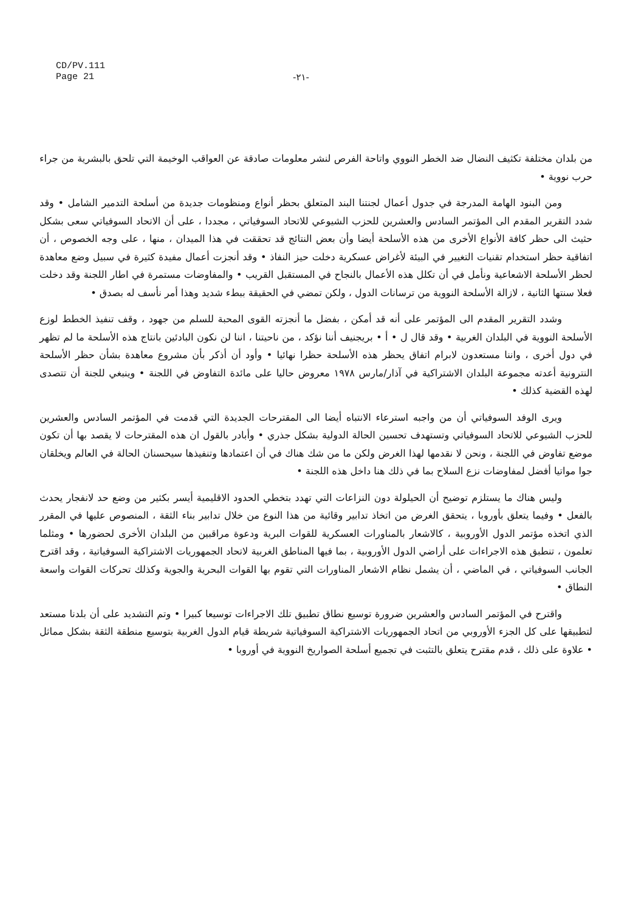CD/PV.111
Page 21
-٢١-
من بلدان مختلفة تكثيف النضال ضد الخطر النووي واتاحة الفرص لنشر معلومات صادقة عن العواقب الوخيمة التي تلحق بالبشرية من جراء حرب نووية •
ومن البنود الهامة المدرجة في جدول أعمال لجنتنا البند المتعلق بحظر أنواع ومنظومات جديدة من أسلحة التدمير الشامل • وقد شدد التقرير المقدم الى المؤتمر السادس والعشرين للحزب الشيوعي للاتحاد السوفياتي ، مجددا ، على أن الاتحاد السوفياتي سعى بشكل حثيث الى حظر كافة الأنواع الأخرى من هذه الأسلحة أيضا وأن بعض النتائج قد تحققت في هذا الميدان ، منها ، على وجه الخصوص ، أن اتفاقية حظر استخدام تقنيات التغيير في البيئة لأغراض عسكرية دخلت حيز النفاذ • وقد أنجزت أعمال مفيدة كثيرة في سبيل وضع معاهدة لحظر الأسلحة الاشعاعية ونأمل في أن تكلل هذه الأعمال بالنجاح في المستقبل القريب • والمفاوضات مستمرة في اطار اللجنة وقد دخلت فعلا سنتها الثانية ، لازالة الأسلحة النووية من ترسانات الدول ، ولكن تمضي في الحقيقة ببطء شديد وهذا أمر نأسف له بصدق •
وشدد التقرير المقدم الى المؤتمر على أنه قد أمكن ، بفضل ما أنجزته القوى المحبة للسلم من جهود ، وقف تنفيذ الخطط لوزع الأسلحة النووية في البلدان الغربية • وقد قال ل • أ • بريجنيف أننا نؤكد ، من ناحيتنا ، اننا لن نكون البادئين بانتاج هذه الأسلحة ما لم تظهر في دول أخرى ، واننا مستعدون لابرام اتفاق يحظر هذه الأسلحة حظرا نهائيا • وأود أن أذكر بأن مشروع معاهدة بشأن حظر الأسلحة النترونية أعدته مجموعة البلدان الاشتراكية في آذار/مارس ١٩٧٨ معروض حاليا على مائدة التفاوض في اللجنة • وينبغي للجنة أن تتصدى لهذه القضية كذلك •
ويرى الوفد السوفياتي أن من واجبه استرعاء الانتباه أيضا الى المقترحات الجديدة التي قدمت في المؤتمر السادس والعشرين للحزب الشيوعي للاتحاد السوفياتي وتستهدف تحسين الحالة الدولية بشكل جذري • وأبادر بالقول ان هذه المقترحات لا يقصد بها أن تكون موضع تفاوض في اللجنة ، ونحن لا نقدمها لهذا الغرض ولكن ما من شك هناك في أن اعتمادها وتنفيذها سيحسنان الحالة في العالم ويخلقان جوا مواتيا أفضل لمفاوضات نزع السلاح بما في ذلك هنا داخل هذه اللجنة •
وليس هناك ما يستلزم توضيح أن الحيلولة دون النزاعات التي تهدد بتخطي الحدود الاقليمية أيسر بكثير من وضع حد لانفجار يحدث بالفعل • وفيما يتعلق بأوروبا ، يتحقق الغرض من اتخاذ تدابير وقائية من هذا النوع من خلال تدابير بناء الثقة ، المنصوص عليها في المقرر الذي اتخذه مؤتمر الدول الأوروبية ، كالاشعار بالمناورات العسكرية للقوات البرية ودعوة مراقبين من البلدان الأخرى لحضورها • ومثلما تعلمون ، تنطبق هذه الاجراءات على أراضي الدول الأوروبية ، بما فيها المناطق الغربية لاتحاد الجمهوريات الاشتراكية السوفياتية ، وقد اقترح الجانب السوفياتي ، في الماضي ، أن يشمل نظام الاشعار المناورات التي تقوم بها القوات البحرية والجوية وكذلك تحركات القوات واسعة النطاق •
واقترح في المؤتمر السادس والعشرين ضرورة توسيع نطاق تطبيق تلك الاجراءات توسيعا كبيرا • وتم التشديد على أن بلدنا مستعد لتطبيقها على كل الجزء الأوروبي من اتحاد الجمهوريات الاشتراكية السوفياتية شريطة قيام الدول الغربية بتوسيع منطقة الثقة بشكل مماثل • علاوة على ذلك ، قدم مقترح يتعلق بالتثبت في تجميع أسلحة الصواريخ النووية في أوروبا •